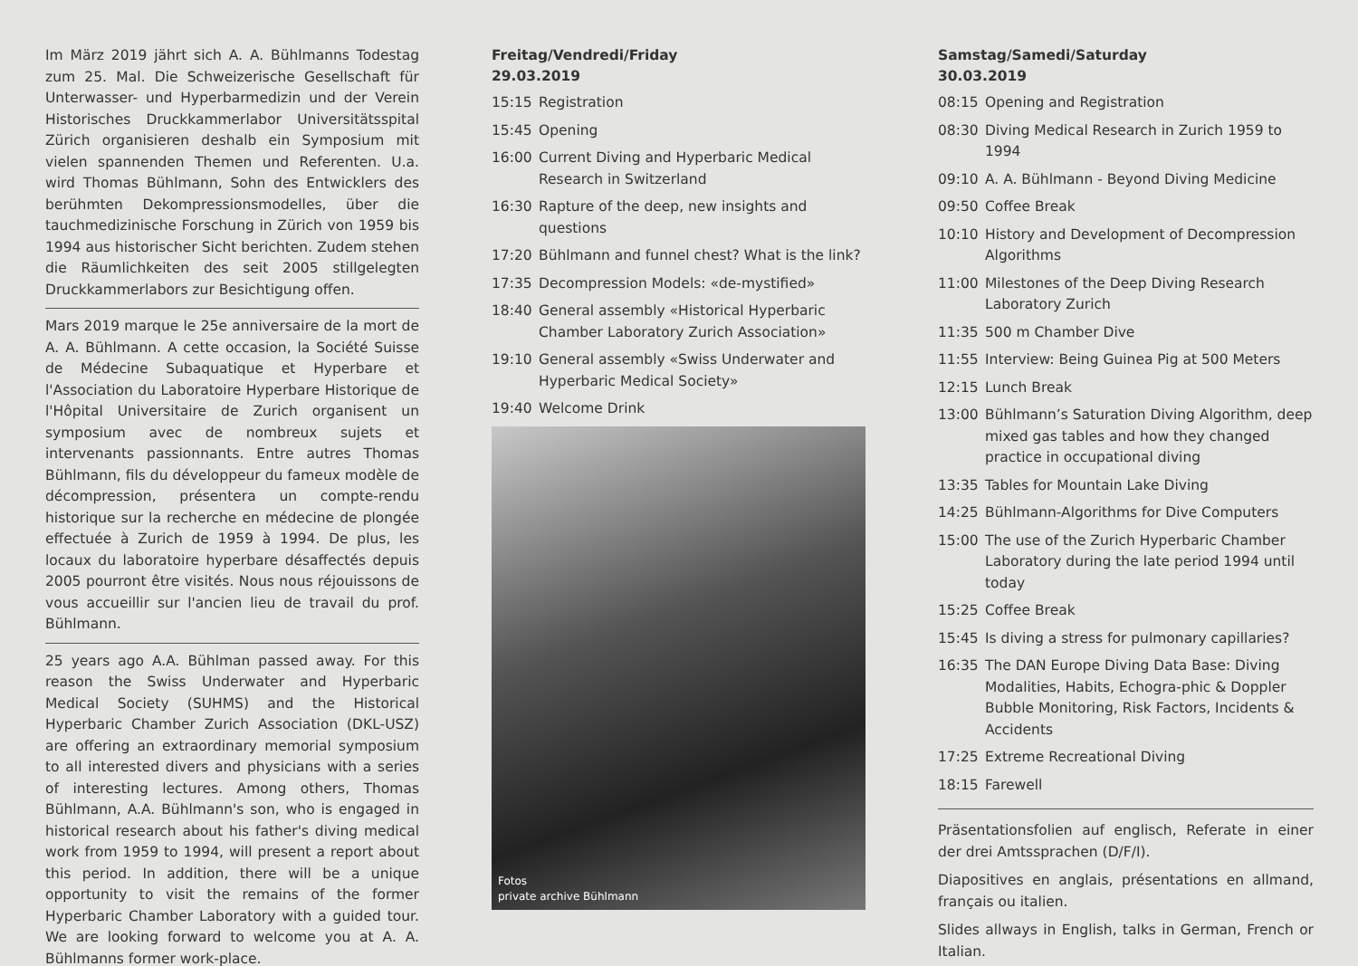Im März 2019 jährt sich A. A. Bühlmanns Todestag zum 25. Mal. Die Schweizerische Gesellschaft für Unterwasser- und Hyperbarmedizin und der Verein Historisches Druckkammerlabor Universitätsspital Zürich organisieren deshalb ein Symposium mit vielen spannenden Themen und Referenten. U.a. wird Thomas Bühlmann, Sohn des Entwicklers des berühmten Dekompressionsmodelles, über die tauchmedizinische Forschung in Zürich von 1959 bis 1994 aus historischer Sicht berichten. Zudem stehen die Räumlichkeiten des seit 2005 stillgelegten Druckkammerlabors zur Besichtigung offen.
Mars 2019 marque le 25e anniversaire de la mort de A. A. Bühlmann. A cette occasion, la Société Suisse de Médecine Subaquatique et Hyperbare et l'Association du Laboratoire Hyperbare Historique de l'Hôpital Universitaire de Zurich organisent un symposium avec de nombreux sujets et intervenants passionnants. Entre autres Thomas Bühlmann, fils du développeur du fameux modèle de décompression, présentera un compte-rendu historique sur la recherche en médecine de plongée effectuée à Zurich de 1959 à 1994. De plus, les locaux du laboratoire hyperbare désaffectés depuis 2005 pourront être visités. Nous nous réjouissons de vous accueillir sur l'ancien lieu de travail du prof. Bühlmann.
25 years ago A.A. Bühlman passed away. For this reason the Swiss Underwater and Hyperbaric Medical Society (SUHMS) and the Historical Hyperbaric Chamber Zurich Association (DKL-USZ) are offering an extraordinary memorial symposium to all interested divers and physicians with a series of interesting lectures. Among others, Thomas Bühlmann, A.A. Bühlmann's son, who is engaged in historical research about his father's diving medical work from 1959 to 1994, will present a report about this period. In addition, there will be a unique opportunity to visit the remains of the former Hyperbaric Chamber Laboratory with a guided tour. We are looking forward to welcome you at A. A. Bühlmanns former work-place.
Freitag/Vendredi/Friday
29.03.2019
15:15 Registration
15:45 Opening
16:00 Current Diving and Hyperbaric Medical Research in Switzerland
16:30 Rapture of the deep, new insights and questions
17:20 Bühlmann and funnel chest? What is the link?
17:35 Decompression Models: «de-mystified»
18:40 General assembly «Historical Hyperbaric Chamber Laboratory Zurich Association»
19:10 General assembly «Swiss Underwater and Hyperbaric Medical Society»
19:40 Welcome Drink
Fotos
private archive Bühlmann
Samstag/Samedi/Saturday
30.03.2019
08:15 Opening and Registration
08:30 Diving Medical Research in Zurich 1959 to 1994
09:10 A. A. Bühlmann - Beyond Diving Medicine
09:50 Coffee Break
10:10 History and Development of Decompression Algorithms
11:00 Milestones of the Deep Diving Research Laboratory Zurich
11:35 500 m Chamber Dive
11:55 Interview: Being Guinea Pig at 500 Meters
12:15 Lunch Break
13:00 Bühlmann’s Saturation Diving Algorithm, deep mixed gas tables and how they changed practice in occupational diving
13:35 Tables for Mountain Lake Diving
14:25 Bühlmann-Algorithms for Dive Computers
15:00 The use of the Zurich Hyperbaric Chamber Laboratory during the late period 1994 until today
15:25 Coffee Break
15:45 Is diving a stress for pulmonary capillaries?
16:35 The DAN Europe Diving Data Base: Diving Modalities, Habits, Echogra-phic & Doppler Bubble Monitoring, Risk Factors, Incidents & Accidents
17:25 Extreme Recreational Diving
18:15 Farewell
Präsentationsfolien auf englisch, Referate in einer der drei Amtssprachen (D/F/I).
Diapositives en anglais, présentations en allmand, français ou italien.
Slides allways in English, talks in German, French or Italian.